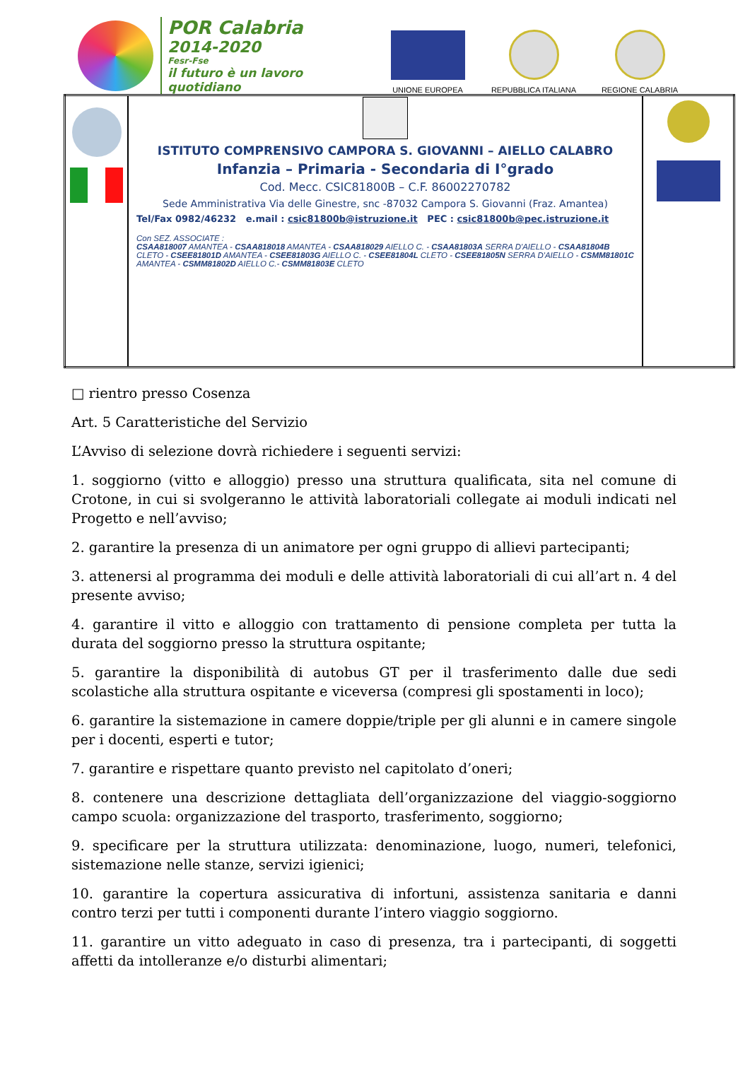POR Calabria
2014-2020
Fesr-Fse
il futuro è un lavoro quotidiano
UNIONE EUROPEA
REPUBBLICA ITALIANA
REGIONE CALABRIA
| | ISTITUTO COMPRENSIVO CAMPORA S. GIOVANNI – AIELLO CALABRO Infanzia – Primaria - Secondaria di I°grado Cod. Mecc. CSIC81800B – C.F. 86002270782 Sede Amministrativa Via delle Ginestre, snc -87032 Campora S. Giovanni (Fraz. Amantea) Tel/Fax 0982/46232 e.mail : csic81800b@istruzione.it PEC : csic81800b@pec.istruzione.it Con SEZ. ASSOCIATE : CSAA818007 AMANTEA - CSAA818018 AMANTEA - CSAA818029 AIELLO C. - CSAA81803A SERRA D'AIELLO - CSAA81804B CLETO - CSEE81801D AMANTEA - CSEE81803G AIELLO C. - CSEE81804L CLETO - CSEE81805N SERRA D'AIELLO - CSMM81801C AMANTEA - CSMM81802D AIELLO C.- CSMM81803E CLETO | |
□ rientro presso Cosenza
Art. 5 Caratteristiche del Servizio
L’Avviso di selezione dovrà richiedere i seguenti servizi:
1. soggiorno (vitto e alloggio) presso una struttura qualificata, sita nel comune di Crotone, in cui si svolgeranno le attività laboratoriali collegate ai moduli indicati nel Progetto e nell’avviso;
2. garantire la presenza di un animatore per ogni gruppo di allievi partecipanti;
3. attenersi al programma dei moduli e delle attività laboratoriali di cui all’art n. 4 del presente avviso;
4. garantire il vitto e alloggio con trattamento di pensione completa per tutta la durata del soggiorno presso la struttura ospitante;
5. garantire la disponibilità di autobus GT per il trasferimento dalle due sedi scolastiche alla struttura ospitante e viceversa (compresi gli spostamenti in loco);
6. garantire la sistemazione in camere doppie/triple per gli alunni e in camere singole per i docenti, esperti e tutor;
7. garantire e rispettare quanto previsto nel capitolato d’oneri;
8. contenere una descrizione dettagliata dell’organizzazione del viaggio-soggiorno campo scuola: organizzazione del trasporto, trasferimento, soggiorno;
9. specificare per la struttura utilizzata: denominazione, luogo, numeri, telefonici, sistemazione nelle stanze, servizi igienici;
10. garantire la copertura assicurativa di infortuni, assistenza sanitaria e danni contro terzi per tutti i componenti durante l’intero viaggio soggiorno.
11. garantire un vitto adeguato in caso di presenza, tra i partecipanti, di soggetti affetti da intolleranze e/o disturbi alimentari;